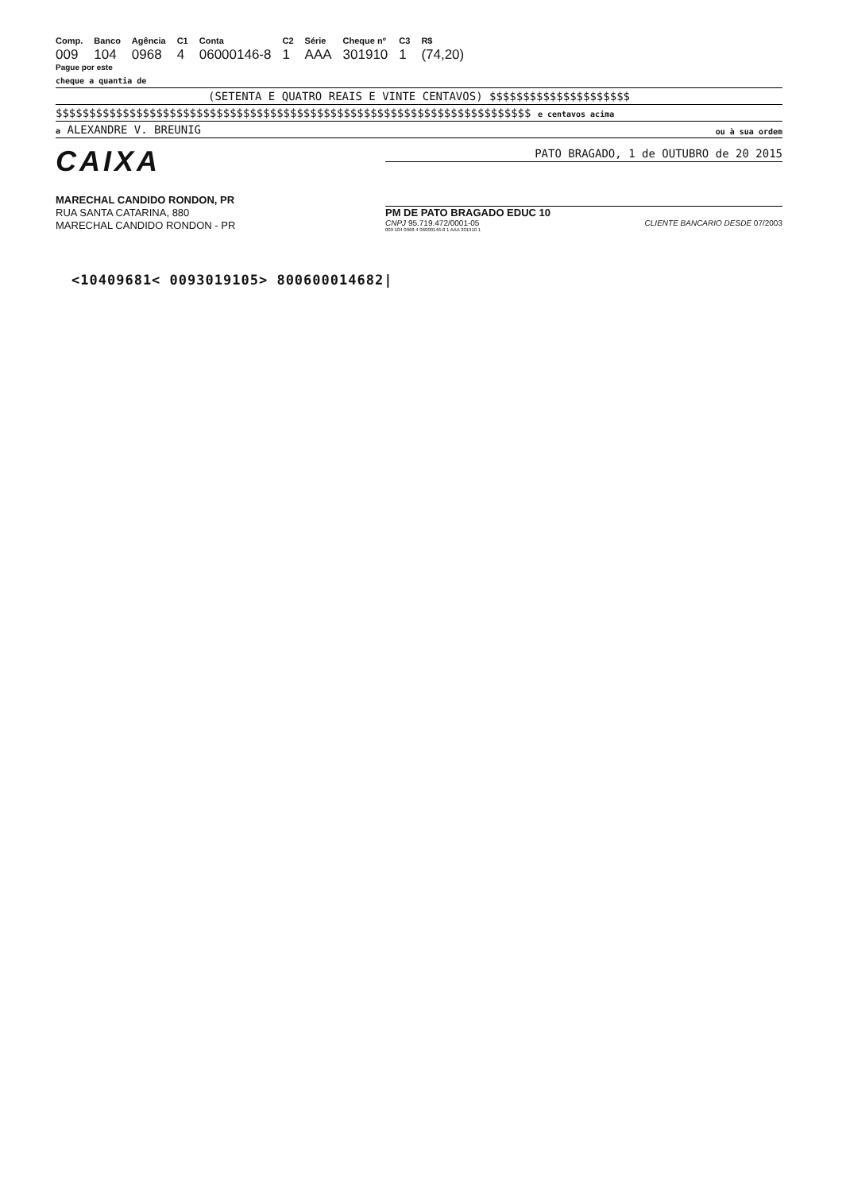| Comp. | Banco | Agência | C1 | Conta | C2 | Série | Cheque nº | C3 | R$ |
| --- | --- | --- | --- | --- | --- | --- | --- | --- | --- |
| 009 | 104 | 0968 | 4 | 06000146-8 | 1 | AAA | 301910 | 1 | (74,20) |
Pague por este
cheque a quantia de
(SETENTA E QUATRO REAIS E VINTE CENTAVOS) $$$$$$$$$$$$$$$$$$$$$
$$$$$$$$$$$$$$$$$$$$$$$$$$$$$$$$$$$$$$$$$$$$$$$$$$$$$$$$$$$$$$$$$$$$$$$ e centavos acima
a ALEXANDRE V. BREUNIG ou à sua ordem
CAIXA
MARECHAL CANDIDO RONDON, PR
RUA SANTA CATARINA, 880
MARECHAL CANDIDO RONDON - PR
PATO BRAGADO, 1 de OUTUBRO de 20 2015
PM DE PATO BRAGADO EDUC 10
CNPJ 95.719.472/0001-05 CLIENTE BANCARIO DESDE 07/2003
009 104 0968 4 06000146-8 1 AAA 301910 1
<10409681< 0093019105> 800600014682|